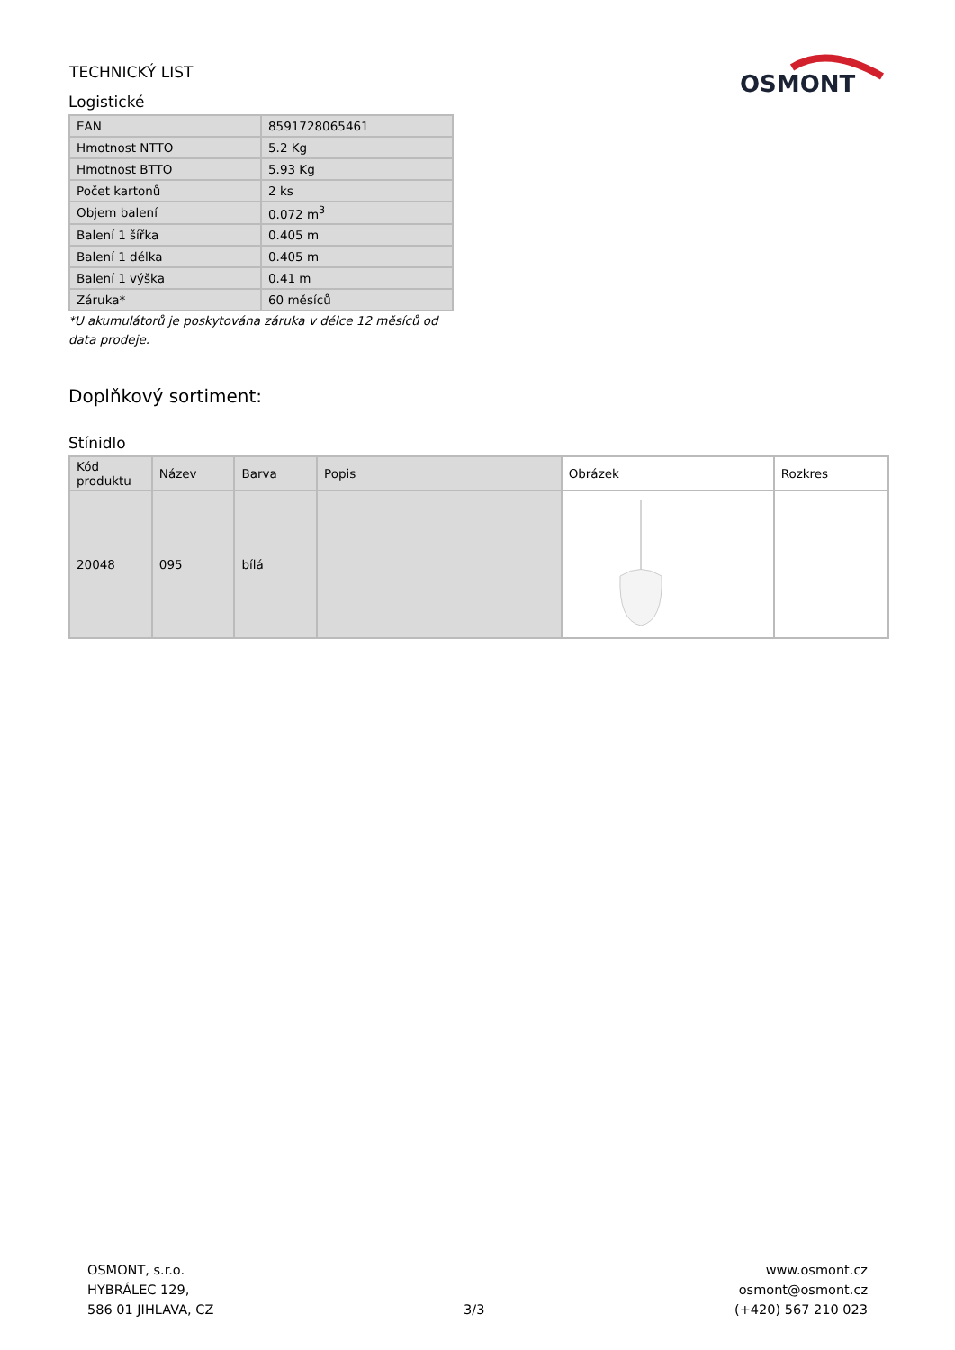TECHNICKÝ LIST
OSMONT
Logistické
| EAN | 8591728065461 |
| Hmotnost NTTO | 5.2 Kg |
| Hmotnost BTTO | 5.93 Kg |
| Počet kartonů | 2 ks |
| Objem balení | 0.072 m<sup>3</sup> |
| Balení 1 šířka | 0.405 m |
| Balení 1 délka | 0.405 m |
| Balení 1 výška | 0.41 m |
| Záruka* | 60 měsíců |
*U akumulátorů je poskytována záruka v délce 12 měsíců od data prodeje.
Doplňkový sortiment:
Stínidlo
| Kód produktu | Název | Barva | Popis | Obrázek | Rozkres |
| --- | --- | --- | --- | --- | --- |
| 20048 | 095 | bílá | | | |
OSMONT, s.r.o.
HYBRÁLEC 129,
586 01 JIHLAVA, CZ
3/3 www.osmont.cz
osmont@osmont.cz
(+420) 567 210 023